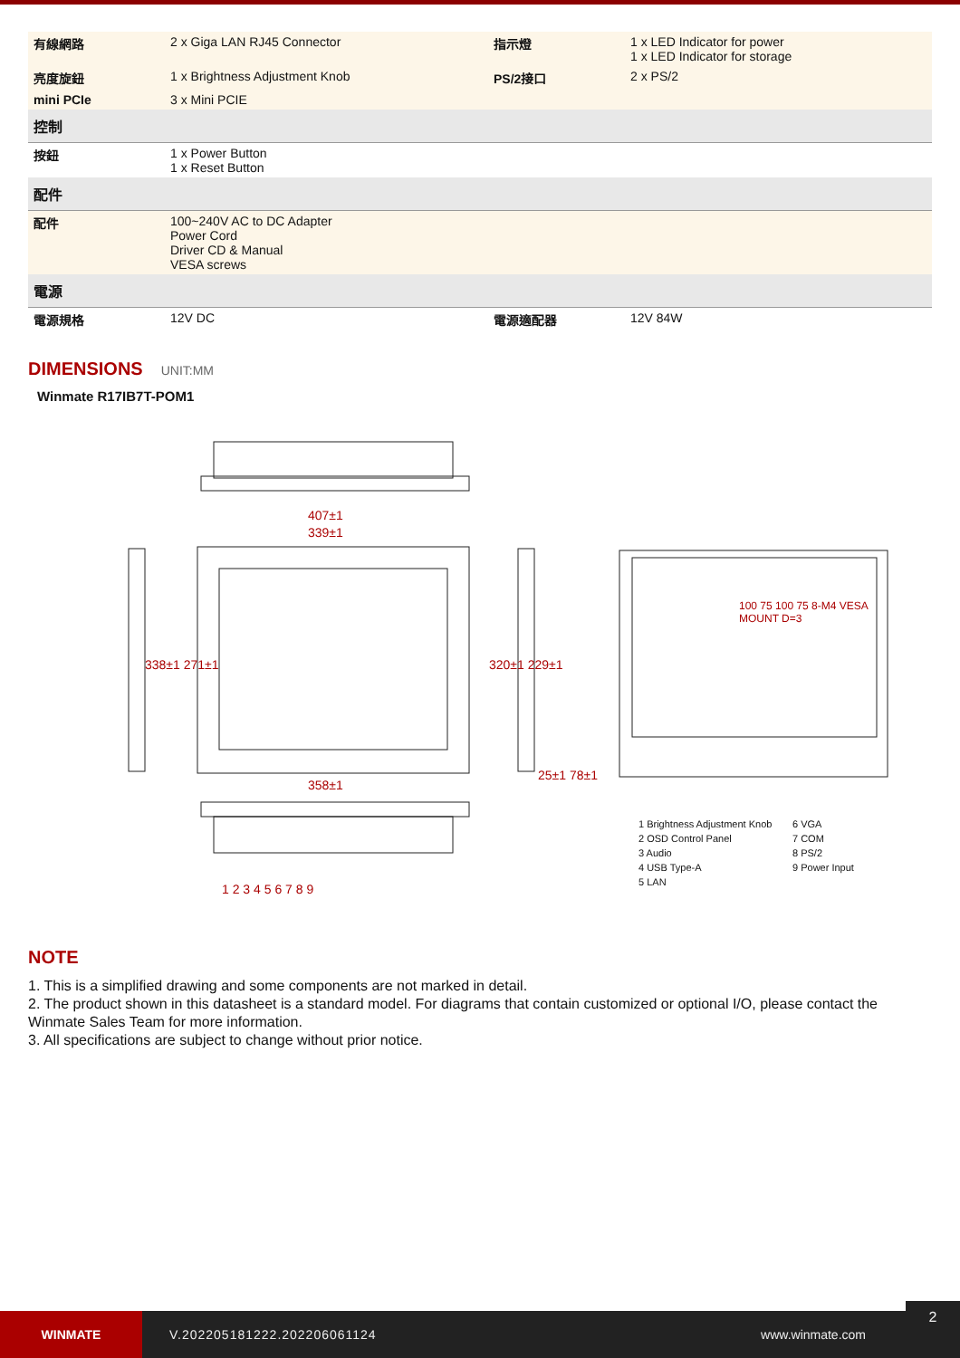| 有線網路 | 2 x Giga LAN RJ45 Connector | 指示燈 | 1 x LED Indicator for power 1 x LED Indicator for storage |
| 亮度旋鈕 | 1 x Brightness Adjustment Knob | PS/2接口 | 2 x PS/2 |
| mini PCIe | 3 x Mini PCIE | | |
| 控制 | | | |
| 按鈕 | 1 x Power Button 1 x Reset Button | | |
| 配件 | | | |
| 配件 | 100~240V AC to DC Adapter Power Cord Driver CD & Manual VESA screws | | |
| 電源 | | | |
| 電源規格 | 12V DC | 電源適配器 | 12V 84W |
DIMENSIONS UNIT:MM
Winmate R17IB7T-POM1
407±1
339±1
358±1
338±1 271±1 320±1 229±1
25±1 78±1
100 75 100 75 8-M4 VESA MOUNT D=3
1 2 3 4 5 6 7 8 9
1 Brightness Adjustment Knob 6 VGA 2 OSD Control Panel 7 COM 3 Audio 8 PS/2 4 USB Type-A 9 Power Input 5 LAN
NOTE
1. This is a simplified drawing and some components are not marked in detail.
2. The product shown in this datasheet is a standard model. For diagrams that contain customized or optional I/O, please contact the Winmate Sales Team for more information.
3. All specifications are subject to change without prior notice.
WINMATE
V.202205181222.202206061124 www.winmate.com
2